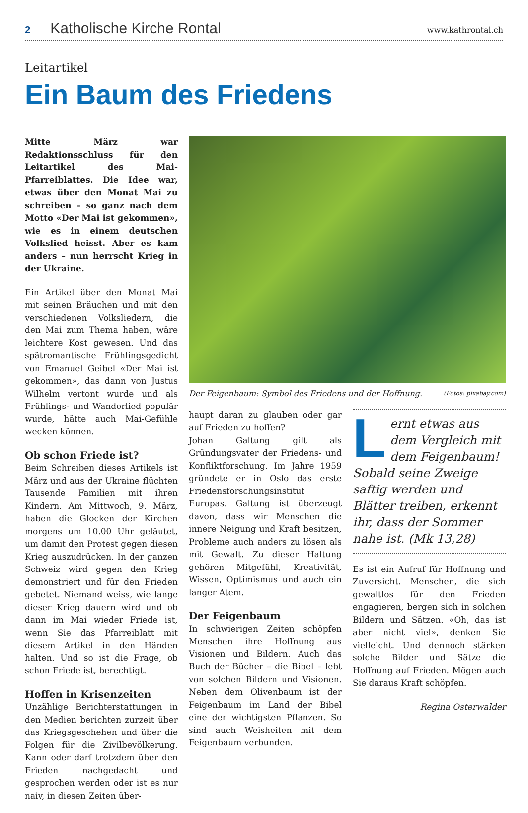2 Katholische Kirche Rontal www.kathrontal.ch
Leitartikel
Ein Baum des Friedens
Mitte März war Redaktionsschluss für den Leitartikel des Mai-Pfarreiblattes. Die Idee war, etwas über den Monat Mai zu schreiben – so ganz nach dem Motto «Der Mai ist gekommen», wie es in einem deutschen Volkslied heisst. Aber es kam anders – nun herrscht Krieg in der Ukraine.
Ein Artikel über den Monat Mai mit seinen Bräuchen und mit den verschiedenen Volksliedern, die den Mai zum Thema haben, wäre leichtere Kost gewesen. Und das spätromantische Frühlingsgedicht von Emanuel Geibel «Der Mai ist gekommen», das dann von Justus Wilhelm vertont wurde und als Frühlings- und Wanderlied populär wurde, hätte auch Mai-Gefühle wecken können.
Ob schon Friede ist?
Beim Schreiben dieses Artikels ist März und aus der Ukraine flüchten Tausende Familien mit ihren Kindern. Am Mittwoch, 9. März, haben die Glocken der Kirchen morgens um 10.00 Uhr geläutet, um damit den Protest gegen diesen Krieg auszudrücken. In der ganzen Schweiz wird gegen den Krieg demonstriert und für den Frieden gebetet. Niemand weiss, wie lange dieser Krieg dauern wird und ob dann im Mai wieder Friede ist, wenn Sie das Pfarreiblatt mit diesem Artikel in den Händen halten. Und so ist die Frage, ob schon Friede ist, berechtigt.
Hoffen in Krisenzeiten
Unzählige Berichterstattungen in den Medien berichten zurzeit über das Kriegsgeschehen und über die Folgen für die Zivilbevölkerung. Kann oder darf trotzdem über den Frieden nachgedacht und gesprochen werden oder ist es nur naiv, in diesen Zeiten über-
Der Feigenbaum: Symbol des Friedens und der Hoffnung. (Fotos: pixabay.com)
haupt daran zu glauben oder gar auf Frieden zu hoffen?
Johan Galtung gilt als Gründungsvater der Friedens- und Konfliktforschung. Im Jahre 1959 gründete er in Oslo das erste Friedensforschungsinstitut Europas. Galtung ist überzeugt davon, dass wir Menschen die innere Neigung und Kraft besitzen, Probleme auch anders zu lösen als mit Gewalt. Zu dieser Haltung gehören Mitgefühl, Kreativität, Wissen, Optimismus und auch ein langer Atem.
Der Feigenbaum
In schwierigen Zeiten schöpfen Menschen ihre Hoffnung aus Visionen und Bildern. Auch das Buch der Bücher – die Bibel – lebt von solchen Bildern und Visionen. Neben dem Olivenbaum ist der Feigenbaum im Land der Bibel eine der wichtigsten Pflanzen. So sind auch Weisheiten mit dem Feigenbaum verbunden.
Lernt etwas aus dem Vergleich mit dem Feigenbaum! Sobald seine Zweige saftig werden und Blätter treiben, erkennt ihr, dass der Sommer nahe ist. (Mk 13,28)
Es ist ein Aufruf für Hoffnung und Zuversicht. Menschen, die sich gewaltlos für den Frieden engagieren, bergen sich in solchen Bildern und Sätzen. «Oh, das ist aber nicht viel», denken Sie vielleicht. Und dennoch stärken solche Bilder und Sätze die Hoffnung auf Frieden. Mögen auch Sie daraus Kraft schöpfen.
Regina Osterwalder